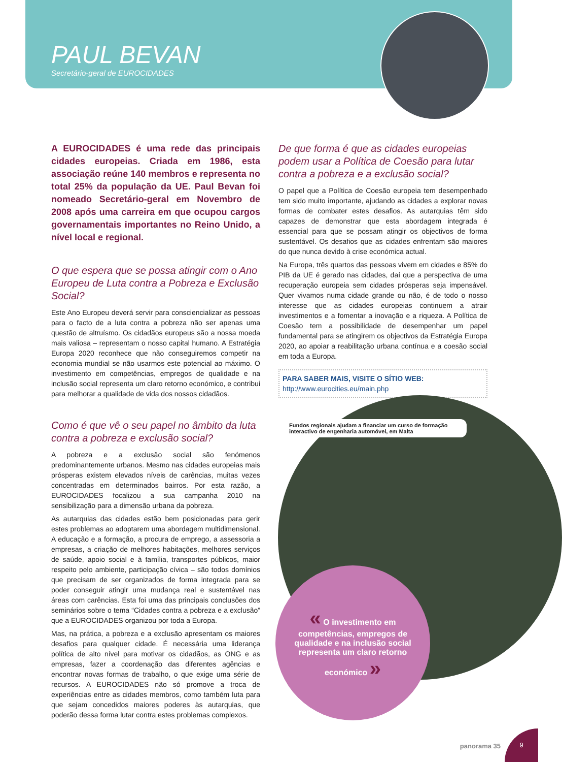PAUL BEVAN
Secretário-geral de EUROCIDADES
A EUROCIDADES é uma rede das principais cidades europeias. Criada em 1986, esta associação reúne 140 membros e representa no total 25% da população da UE. Paul Bevan foi nomeado Secretário-geral em Novembro de 2008 após uma carreira em que ocupou cargos governamentais importantes no Reino Unido, a nível local e regional.
O que espera que se possa atingir com o Ano Europeu de Luta contra a Pobreza e Exclusão Social?
Este Ano Europeu deverá servir para consciencializar as pessoas para o facto de a luta contra a pobreza não ser apenas uma questão de altruísmo. Os cidadãos europeus são a nossa moeda mais valiosa – representam o nosso capital humano. A Estratégia Europa 2020 reconhece que não conseguiremos competir na economia mundial se não usarmos este potencial ao máximo. O investimento em competências, empregos de qualidade e na inclusão social representa um claro retorno económico, e contribui para melhorar a qualidade de vida dos nossos cidadãos.
Como é que vê o seu papel no âmbito da luta contra a pobreza e exclusão social?
A pobreza e a exclusão social são fenómenos predominantemente urbanos. Mesmo nas cidades europeias mais prósperas existem elevados níveis de carências, muitas vezes concentradas em determinados bairros. Por esta razão, a EUROCIDADES focalizou a sua campanha 2010 na sensibilização para a dimensão urbana da pobreza.
As autarquias das cidades estão bem posicionadas para gerir estes problemas ao adoptarem uma abordagem multidimensional. A educação e a formação, a procura de emprego, a assessoria a empresas, a criação de melhores habitações, melhores serviços de saúde, apoio social e à família, transportes públicos, maior respeito pelo ambiente, participação cívica – são todos domínios que precisam de ser organizados de forma integrada para se poder conseguir atingir uma mudança real e sustentável nas áreas com carências. Esta foi uma das principais conclusões dos seminários sobre o tema “Cidades contra a pobreza e a exclusão” que a EUROCIDADES organizou por toda a Europa.
Mas, na prática, a pobreza e a exclusão apresentam os maiores desafios para qualquer cidade. É necessária uma liderança política de alto nível para motivar os cidadãos, as ONG e as empresas, fazer a coordenação das diferentes agências e encontrar novas formas de trabalho, o que exige uma série de recursos. A EUROCIDADES não só promove a troca de experiências entre as cidades membros, como também luta para que sejam concedidos maiores poderes às autarquias, que poderão dessa forma lutar contra estes problemas complexos.
De que forma é que as cidades europeias podem usar a Política de Coesão para lutar contra a pobreza e a exclusão social?
O papel que a Política de Coesão europeia tem desempenhado tem sido muito importante, ajudando as cidades a explorar novas formas de combater estes desafios. As autarquias têm sido capazes de demonstrar que esta abordagem integrada é essencial para que se possam atingir os objectivos de forma sustentável. Os desafios que as cidades enfrentam são maiores do que nunca devido à crise económica actual.
Na Europa, três quartos das pessoas vivem em cidades e 85% do PIB da UE é gerado nas cidades, daí que a perspectiva de uma recuperação europeia sem cidades prósperas seja impensável. Quer vivamos numa cidade grande ou não, é de todo o nosso interesse que as cidades europeias continuem a atrair investimentos e a fomentar a inovação e a riqueza. A Política de Coesão tem a possibilidade de desempenhar um papel fundamental para se atingirem os objectivos da Estratégia Europa 2020, ao apoiar a reabilitação urbana contínua e a coesão social em toda a Europa.
PARA SABER MAIS, VISITE O SÍTIO WEB:
http://www.eurocities.eu/main.php
Fundos regionais ajudam a financiar um curso de formação interactivo de engenharia automóvel, em Malta
« O investimento em competências, empregos de qualidade e na inclusão social representa um claro retorno económico »
panorama 35
9